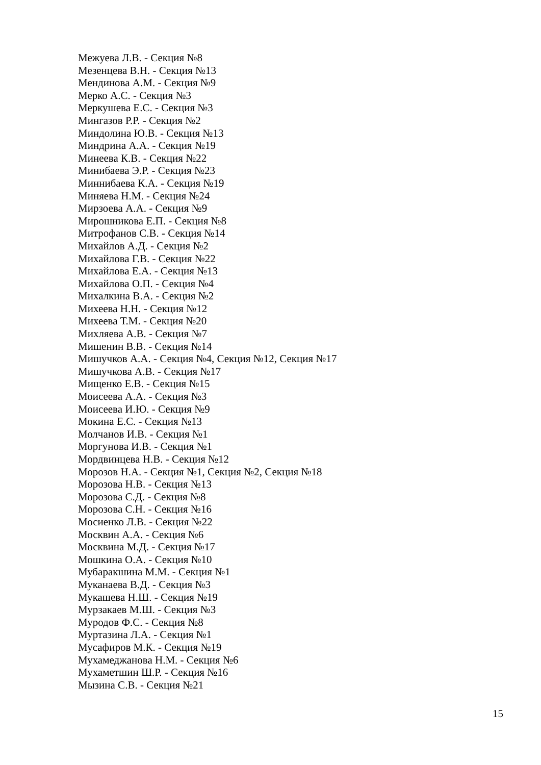Межуева Л.В. - Секция №8
Мезенцева В.Н. - Секция №13
Мендинова А.М. - Секция №9
Мерко А.С. - Секция №3
Меркушева Е.С. - Секция №3
Мингазов Р.Р. - Секция №2
Миндолина Ю.В. - Секция №13
Миндрина А.А. - Секция №19
Минеева К.В. - Секция №22
Минибаева Э.Р. - Секция №23
Миннибаева К.А. - Секция №19
Миняева Н.М. - Секция №24
Мирзоева А.А. - Секция №9
Мирошникова Е.П. - Секция №8
Митрофанов С.В. - Секция №14
Михайлов А.Д. - Секция №2
Михайлова Г.В. - Секция №22
Михайлова Е.А. - Секция №13
Михайлова О.П. - Секция №4
Михалкина В.А. - Секция №2
Михеева Н.Н. - Секция №12
Михеева Т.М. - Секция №20
Михляева А.В. - Секция №7
Мишенин В.В. - Секция №14
Мишучков А.А. - Секция №4, Секция №12, Секция №17
Мишучкова А.В. - Секция №17
Мищенко Е.В. - Секция №15
Моисеева А.А. - Секция №3
Моисеева И.Ю. - Секция №9
Мокина Е.С. - Секция №13
Молчанов И.В. - Секция №1
Моргунова И.В. - Секция №1
Мордвинцева Н.В. - Секция №12
Морозов Н.А. - Секция №1, Секция №2, Секция №18
Морозова Н.В. - Секция №13
Морозова С.Д. - Секция №8
Морозова С.Н. - Секция №16
Мосиенко Л.В. - Секция №22
Москвин А.А. - Секция №6
Москвина М.Д. - Секция №17
Мошкина О.А. - Секция №10
Мубаракшина М.М. - Секция №1
Муканаева В.Д. - Секция №3
Мукашева Н.Ш. - Секция №19
Мурзакаев М.Ш. - Секция №3
Муродов Ф.С. - Секция №8
Муртазина Л.А. - Секция №1
Мусафиров М.К. - Секция №19
Мухамеджанова Н.М. - Секция №6
Мухаметшин Ш.Р. - Секция №16
Мызина С.В. - Секция №21
15